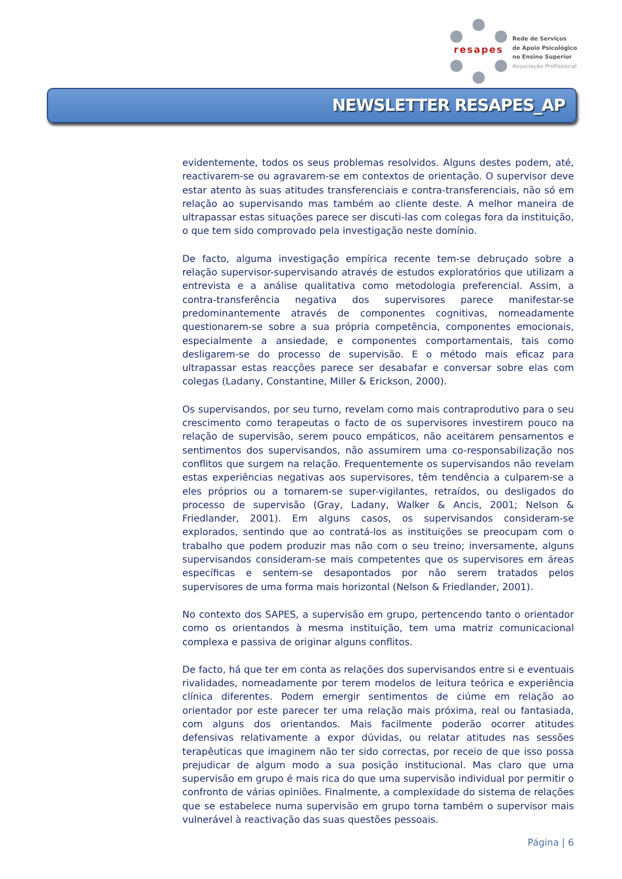resapes
Rede de Serviços
de Apoio Psicológico
no Ensino Superior
Associação Profissional
NEWSLETTER RESAPES_AP
evidentemente, todos os seus problemas resolvidos. Alguns destes podem, até, reactivarem-se ou agravarem-se em contextos de orientação. O supervisor deve estar atento às suas atitudes transferenciais e contra-transferenciais, não só em relação ao supervisando mas também ao cliente deste. A melhor maneira de ultrapassar estas situações parece ser discuti-las com colegas fora da instituição, o que tem sido comprovado pela investigação neste domínio.
De facto, alguma investigação empírica recente tem-se debruçado sobre a relação supervisor-supervisando através de estudos exploratórios que utilizam a entrevista e a análise qualitativa como metodologia preferencial. Assim, a contra-transferência negativa dos supervisores parece manifestar-se predominantemente através de componentes cognitivas, nomeadamente questionarem-se sobre a sua própria competência, componentes emocionais, especialmente a ansiedade, e componentes comportamentais, tais como desligarem-se do processo de supervisão. E o método mais eficaz para ultrapassar estas reacções parece ser desabafar e conversar sobre elas com colegas (Ladany, Constantine, Miller & Erickson, 2000).
Os supervisandos, por seu turno, revelam como mais contraprodutivo para o seu crescimento como terapeutas o facto de os supervisores investirem pouco na relação de supervisão, serem pouco empáticos, não aceitarem pensamentos e sentimentos dos supervisandos, não assumirem uma co-responsabilização nos conflitos que surgem na relação. Frequentemente os supervisandos não revelam estas experiências negativas aos supervisores, têm tendência a culparem-se a eles próprios ou a tornarem-se super-vigilantes, retraídos, ou desligados do processo de supervisão (Gray, Ladany, Walker & Ancis, 2001; Nelson & Friedlander, 2001). Em alguns casos, os supervisandos consideram-se explorados, sentindo que ao contratá-los as instituições se preocupam com o trabalho que podem produzir mas não com o seu treino; inversamente, alguns supervisandos consideram-se mais competentes que os supervisores em áreas específicas e sentem-se desapontados por não serem tratados pelos supervisores de uma forma mais horizontal (Nelson & Friedlander, 2001).
No contexto dos SAPES, a supervisão em grupo, pertencendo tanto o orientador como os orientandos à mesma instituição, tem uma matriz comunicacional complexa e passiva de originar alguns conflitos.
De facto, há que ter em conta as relações dos supervisandos entre si e eventuais rivalidades, nomeadamente por terem modelos de leitura teórica e experiência clínica diferentes. Podem emergir sentimentos de ciúme em relação ao orientador por este parecer ter uma relação mais próxima, real ou fantasiada, com alguns dos orientandos. Mais facilmente poderão ocorrer atitudes defensivas relativamente a expor dúvidas, ou relatar atitudes nas sessões terapêuticas que imaginem não ter sido correctas, por receio de que isso possa prejudicar de algum modo a sua posição institucional. Mas claro que uma supervisão em grupo é mais rica do que uma supervisão individual por permitir o confronto de várias opiniões. Finalmente, a complexidade do sistema de relações que se estabelece numa supervisão em grupo torna também o supervisor mais vulnerável à reactivação das suas questões pessoais.
Página | 6